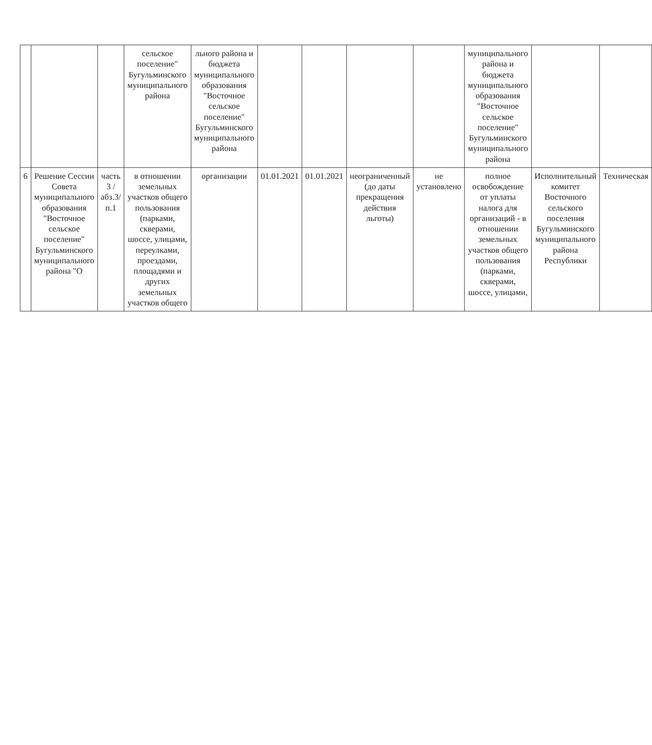| | | | сельское поселение" Бугульминского муниципального района | льного района и бюджета муниципального образования "Восточное сельское поселение" Бугульминского муниципального района | | | | | муниципального района и бюджета муниципального образования "Восточное сельское поселение" Бугульминского муниципального района | | |
| 6 | Решение Сессии Совета муниципального образования "Восточное сельское поселение" Бугульминского муниципального района "О | часть 3 /абз.3/п.1 | в отношении земельных участков общего пользования (парками, скверами, шоссе, улицами, переулками, проездами, площадями и других земельных участков общего | организации | 01.01.2021 | 01.01.2021 | неограниченный (до даты прекращения действия льготы) | не установлено | полное освобождение от уплаты налога для организаций - в отношении земельных участков общего пользования (парками, скверами, шоссе, улицами, | Исполнительный комитет Восточного сельского поселения Бугульминского муниципального района Республики | Техническая |